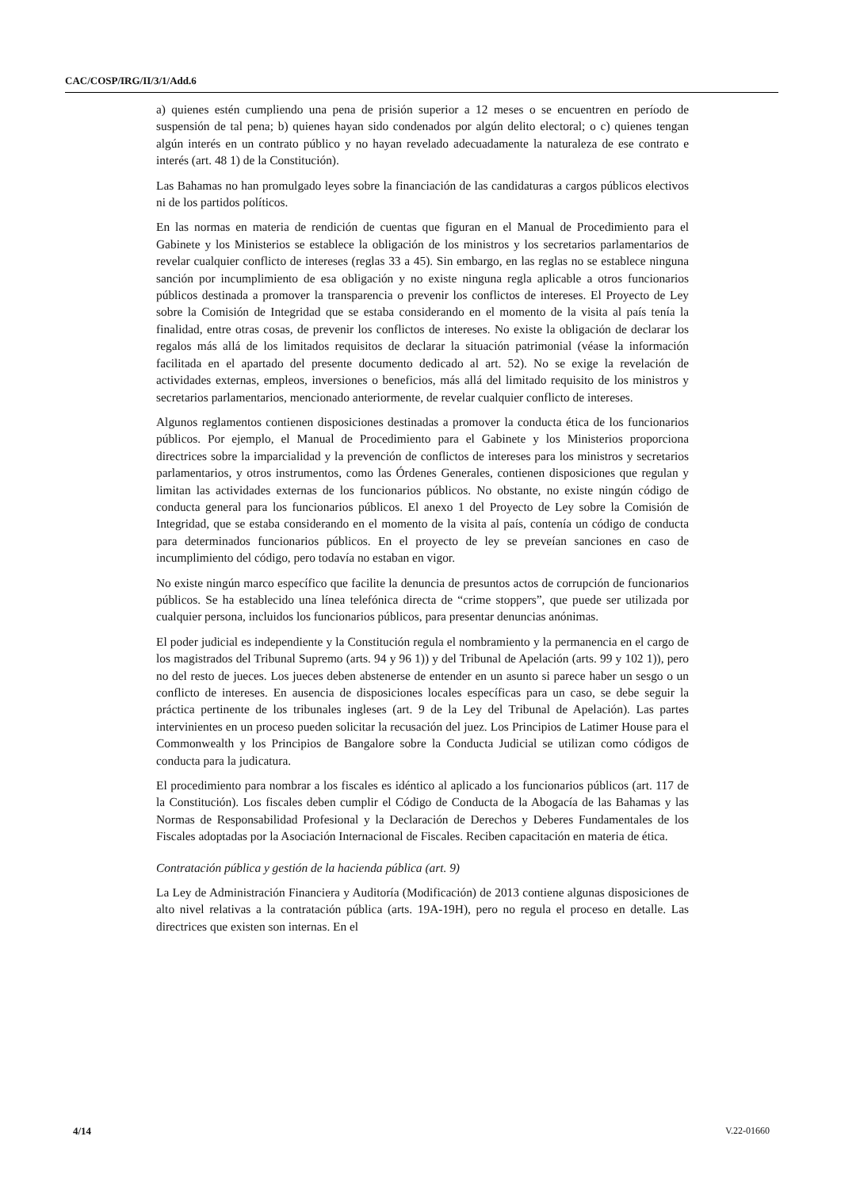CAC/COSP/IRG/II/3/1/Add.6
a) quienes estén cumpliendo una pena de prisión superior a 12 meses o se encuentren en período de suspensión de tal pena; b) quienes hayan sido condenados por algún delito electoral; o c) quienes tengan algún interés en un contrato público y no hayan revelado adecuadamente la naturaleza de ese contrato e interés (art. 48 1) de la Constitución).
Las Bahamas no han promulgado leyes sobre la financiación de las candidaturas a cargos públicos electivos ni de los partidos políticos.
En las normas en materia de rendición de cuentas que figuran en el Manual de Procedimiento para el Gabinete y los Ministerios se establece la obligación de los ministros y los secretarios parlamentarios de revelar cualquier conflicto de intereses (reglas 33 a 45). Sin embargo, en las reglas no se establece ninguna sanción por incumplimiento de esa obligación y no existe ninguna regla aplicable a otros funcionarios públicos destinada a promover la transparencia o prevenir los conflictos de intereses. El Proyecto de Ley sobre la Comisión de Integridad que se estaba considerando en el momento de la visita al país tenía la finalidad, entre otras cosas, de prevenir los conflictos de intereses. No existe la obligación de declarar los regalos más allá de los limitados requisitos de declarar la situación patrimonial (véase la información facilitada en el apartado del presente documento dedicado al art. 52). No se exige la revelación de actividades externas, empleos, inversiones o beneficios, más allá del limitado requisito de los ministros y secretarios parlamentarios, mencionado anteriormente, de revelar cualquier conflicto de intereses.
Algunos reglamentos contienen disposiciones destinadas a promover la conducta ética de los funcionarios públicos. Por ejemplo, el Manual de Procedimiento para el Gabinete y los Ministerios proporciona directrices sobre la imparcialidad y la prevención de conflictos de intereses para los ministros y secretarios parlamentarios, y otros instrumentos, como las Órdenes Generales, contienen disposiciones que regulan y limitan las actividades externas de los funcionarios públicos. No obstante, no existe ningún código de conducta general para los funcionarios públicos. El anexo 1 del Proyecto de Ley sobre la Comisión de Integridad, que se estaba considerando en el momento de la visita al país, contenía un código de conducta para determinados funcionarios públicos. En el proyecto de ley se preveían sanciones en caso de incumplimiento del código, pero todavía no estaban en vigor.
No existe ningún marco específico que facilite la denuncia de presuntos actos de corrupción de funcionarios públicos. Se ha establecido una línea telefónica directa de “crime stoppers”, que puede ser utilizada por cualquier persona, incluidos los funcionarios públicos, para presentar denuncias anónimas.
El poder judicial es independiente y la Constitución regula el nombramiento y la permanencia en el cargo de los magistrados del Tribunal Supremo (arts. 94 y 96 1)) y del Tribunal de Apelación (arts. 99 y 102 1)), pero no del resto de jueces. Los jueces deben abstenerse de entender en un asunto si parece haber un sesgo o un conflicto de intereses. En ausencia de disposiciones locales específicas para un caso, se debe seguir la práctica pertinente de los tribunales ingleses (art. 9 de la Ley del Tribunal de Apelación). Las partes intervinientes en un proceso pueden solicitar la recusación del juez. Los Principios de Latimer House para el Commonwealth y los Principios de Bangalore sobre la Conducta Judicial se utilizan como códigos de conducta para la judicatura.
El procedimiento para nombrar a los fiscales es idéntico al aplicado a los funcionarios públicos (art. 117 de la Constitución). Los fiscales deben cumplir el Código de Conducta de la Abogacía de las Bahamas y las Normas de Responsabilidad Profesional y la Declaración de Derechos y Deberes Fundamentales de los Fiscales adoptadas por la Asociación Internacional de Fiscales. Reciben capacitación en materia de ética.
Contratación pública y gestión de la hacienda pública (art. 9)
La Ley de Administración Financiera y Auditoría (Modificación) de 2013 contiene algunas disposiciones de alto nivel relativas a la contratación pública (arts. 19A-19H), pero no regula el proceso en detalle. Las directrices que existen son internas. En el
4/14 V.22-01660